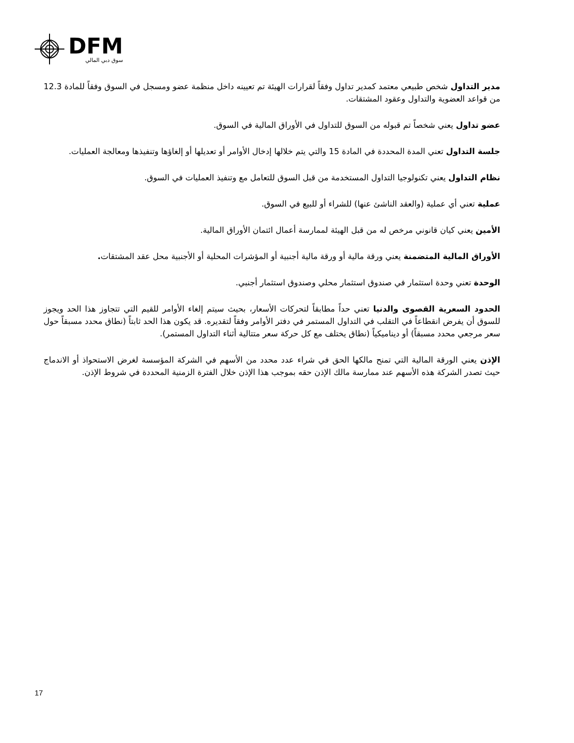DFM
سوق دبي المالي
مدير التداول شخص طبيعي معتمد كمدير تداول وفقاً لقرارات الهيئة تم تعيينه داخل منظمة عضو ومسجل في السوق وفقاً للمادة 12.3 من قواعد العضوية والتداول وعقود المشتقات.
عضو تداول يعني شخصاً تم قبوله من السوق للتداول في الأوراق المالية في السوق.
جلسة التداول تعني المدة المحددة في المادة 15 والتي يتم خلالها إدخال الأوامر أو تعديلها أو إلغاؤها وتنفيذها ومعالجة العمليات.
نظام التداول يعني تكنولوجيا التداول المستخدمة من قبل السوق للتعامل مع وتنفيذ العمليات في السوق.
عملية تعني أي عملية (والعقد الناشئ عنها) للشراء أو للبيع في السوق.
الأمين يعني كيان قانوني مرخص له من قبل الهيئة لممارسة أعمال ائتمان الأوراق المالية.
الأوراق المالية المتضمنة يعني ورقة مالية أو ورقة مالية أجنبية أو المؤشرات المحلية أو الأجنبية محل عقد المشتقات.
الوحدة تعني وحدة استثمار في صندوق استثمار محلي وصندوق استثمار أجنبي.
الحدود السعرية القصوى والدنيا تعني حداً مطابقاً لتحركات الأسعار، بحيث سيتم إلغاء الأوامر للقيم التي تتجاوز هذا الحد ويجوز للسوق أن يفرض انقطاعاً في التقلب في التداول المستمر في دفتر الأوامر وفقاً لتقديره. قد يكون هذا الحد ثابتاً (نطاق محدد مسبقاً حول سعر مرجعي محدد مسبقاً) أو ديناميكياً (نطاق يختلف مع كل حركة سعر متتالية أثناء التداول المستمر).
الإذن يعني الورقة المالية التي تمنح مالكها الحق في شراء عدد محدد من الأسهم في الشركة المؤسسة لغرض الاستحواذ أو الاندماج حيث تصدر الشركة هذه الأسهم عند ممارسة مالك الإذن حقه بموجب هذا الإذن خلال الفترة الزمنية المحددة في شروط الإذن.
17